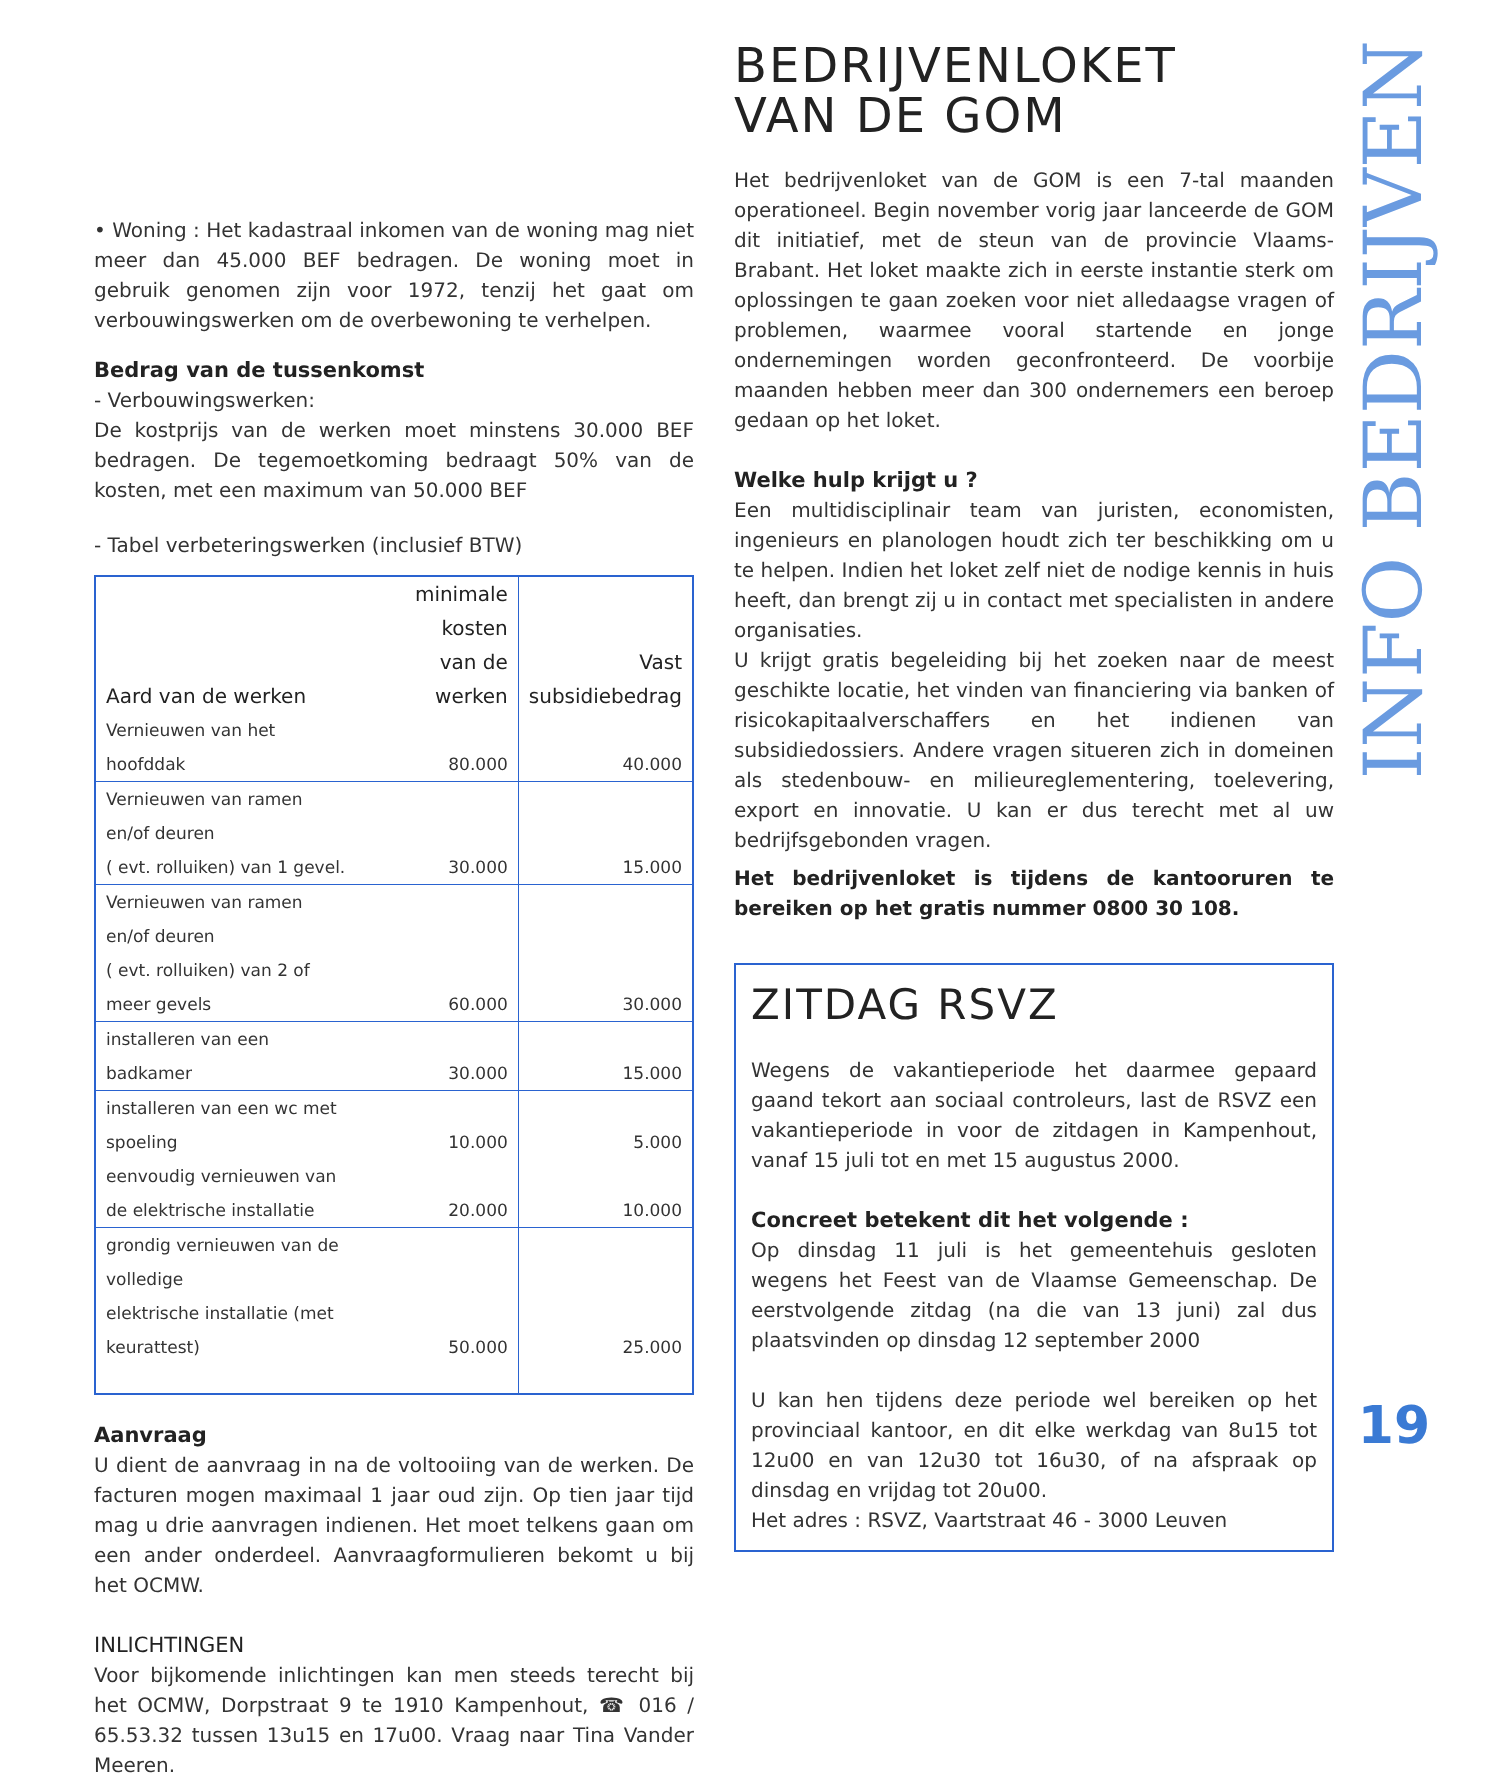• Woning : Het kadastraal inkomen van de woning mag niet meer dan 45.000 BEF bedragen. De woning moet in gebruik genomen zijn voor 1972, tenzij het gaat om verbouwingswerken om de overbewoning te verhelpen.
Bedrag van de tussenkomst
- Verbouwingswerken:
De kostprijs van de werken moet minstens 30.000 BEF bedragen. De tegemoetkoming bedraagt 50% van de kosten, met een maximum van 50.000 BEF
- Tabel verbeteringswerken (inclusief BTW)
| Aard van de werken | minimale kosten van de werken | Vast subsidiebedrag |
| --- | --- | --- |
| Vernieuwen van het hoofddak | 80.000 | 40.000 |
| Vernieuwen van ramen en/of deuren ( evt. rolluiken) van 1 gevel. | 30.000 | 15.000 |
| Vernieuwen van ramen en/of deuren ( evt. rolluiken) van 2 of meer gevels | 60.000 | 30.000 |
| installeren van een badkamer | 30.000 | 15.000 |
| installeren van een wc met spoeling | 10.000 | 5.000 |
| eenvoudig vernieuwen van de elektrische installatie | 20.000 | 10.000 |
| grondig vernieuwen van de volledige elektrische installatie (met keurattest) | 50.000 | 25.000 |
Aanvraag
U dient de aanvraag in na de voltooiing van de werken. De facturen mogen maximaal 1 jaar oud zijn. Op tien jaar tijd mag u drie aanvragen indienen. Het moet telkens gaan om een ander onderdeel. Aanvraagformulieren bekomt u bij het OCMW.
INLICHTINGEN
Voor bijkomende inlichtingen kan men steeds terecht bij het OCMW, Dorpstraat 9 te 1910 Kampenhout, ☎ 016 / 65.53.32 tussen 13u15 en 17u00. Vraag naar Tina Vander Meeren.
BEDRIJVENLOKET
VAN DE GOM
Het bedrijvenloket van de GOM is een 7-tal maanden operationeel. Begin november vorig jaar lanceerde de GOM dit initiatief, met de steun van de provincie Vlaams-Brabant. Het loket maakte zich in eerste instantie sterk om oplossingen te gaan zoeken voor niet alledaagse vragen of problemen, waarmee vooral startende en jonge ondernemingen worden geconfronteerd. De voorbije maanden hebben meer dan 300 ondernemers een beroep gedaan op het loket.
Welke hulp krijgt u ?
Een multidisciplinair team van juristen, economisten, ingenieurs en planologen houdt zich ter beschikking om u te helpen. Indien het loket zelf niet de nodige kennis in huis heeft, dan brengt zij u in contact met specialisten in andere organisaties.
U krijgt gratis begeleiding bij het zoeken naar de meest geschikte locatie, het vinden van financiering via banken of risicokapitaalverschaffers en het indienen van subsidiedossiers. Andere vragen situeren zich in domeinen als stedenbouw- en milieureglementering, toelevering, export en innovatie. U kan er dus terecht met al uw bedrijfsgebonden vragen.
Het bedrijvenloket is tijdens de kantooruren te bereiken op het gratis nummer 0800 30 108.
ZITDAG RSVZ
Wegens de vakantieperiode het daarmee gepaard gaand tekort aan sociaal controleurs, last de RSVZ een vakantieperiode in voor de zitdagen in Kampenhout, vanaf 15 juli tot en met 15 augustus 2000.
Concreet betekent dit het volgende :
Op dinsdag 11 juli is het gemeentehuis gesloten wegens het Feest van de Vlaamse Gemeenschap. De eerstvolgende zitdag (na die van 13 juni) zal dus plaatsvinden op dinsdag 12 september 2000
U kan hen tijdens deze periode wel bereiken op het provinciaal kantoor, en dit elke werkdag van 8u15 tot 12u00 en van 12u30 tot 16u30, of na afspraak op dinsdag en vrijdag tot 20u00.
Het adres : RSVZ, Vaartstraat 46 - 3000 Leuven
INFO BEDRIJVEN
19